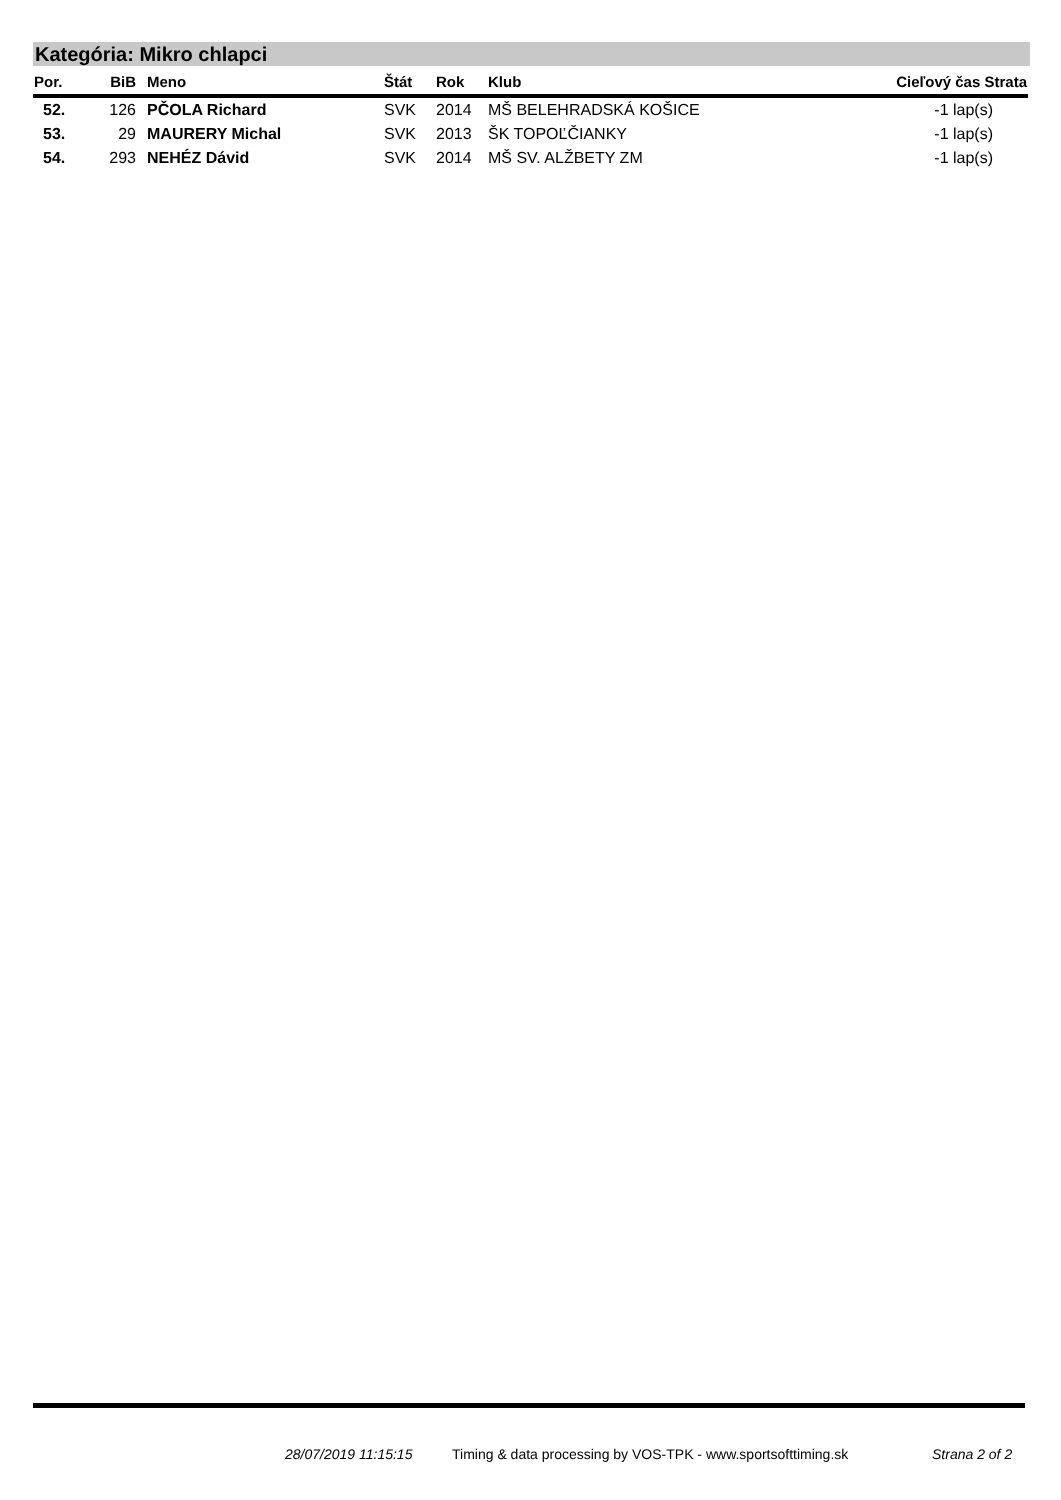Kategória: Mikro chlapci
| Por. | BiB | Meno | Štát | Rok | Klub | Cieľový čas Strata |
| --- | --- | --- | --- | --- | --- | --- |
| 52. | 126 | PČOLA Richard | SVK | 2014 | MŠ BELEHRADSKÁ KOŠICE | -1 lap(s) |
| 53. | 29 | MAURERY Michal | SVK | 2013 | ŠK TOPOĽČIANKY | -1 lap(s) |
| 54. | 293 | NEHÉZ Dávid | SVK | 2014 | MŠ SV. ALŽBETY ZM | -1 lap(s) |
28/07/2019 11:15:15
Timing & data processing by VOS-TPK - www.sportsofttiming.sk
Strana 2 of 2